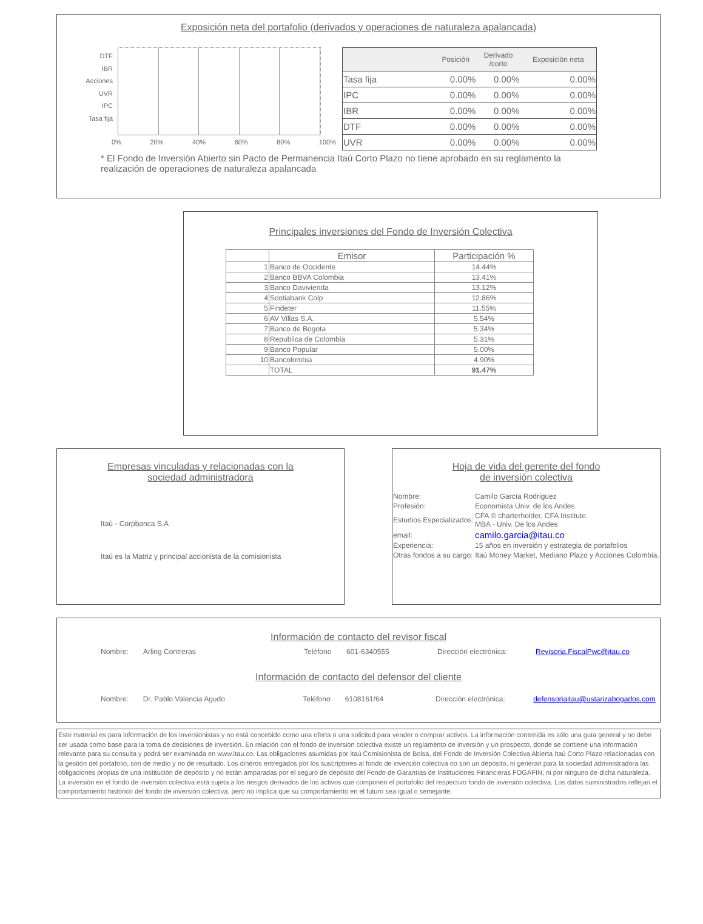Exposición neta del portafolio (derivados y operaciones de naturaleza apalancada)
DTF
IBR
Acciones
UVR
IPC
Tasa fija
0% 20% 40% 60% 80% 100%
| | Posición | Derivado /corto | Exposición neta |
| --- | --- | --- | --- |
| Tasa fija | 0.00% | 0.00% | 0.00% |
| IPC | 0.00% | 0.00% | 0.00% |
| IBR | 0.00% | 0.00% | 0.00% |
| DTF | 0.00% | 0.00% | 0.00% |
| UVR | 0.00% | 0.00% | 0.00% |
* El Fondo de Inversión Abierto sin Pacto de Permanencia Itaú Corto Plazo no tiene aprobado en su reglamento la realización de operaciones de naturaleza apalancada
Principales inversiones del Fondo de Inversión Colectiva
| | Emisor | Participación % |
| --- | --- | --- |
| 1 | Banco de Occidente | 14.44% |
| 2 | Banco BBVA Colombia | 13.41% |
| 3 | Banco Davivienda | 13.12% |
| 4 | Scotiabank Colp | 12.86% |
| 5 | Findeter | 11.55% |
| 6 | AV Villas S.A. | 5.54% |
| 7 | Banco de Bogota | 5.34% |
| 8 | Republica de Colombia | 5.31% |
| 9 | Banco Popular | 5.00% |
| 10 | Bancolombia | 4.90% |
| | TOTAL | 91.47% |
Empresas vinculadas y relacionadas con la
sociedad administradora
Itaú - Corpbanca S.A
Itaú es la Matriz y principal accionista de la comisionista
Hoja de vida del gerente del fondo
de inversión colectiva
| Nombre: | Camilo García Rodriguez |
| Profesión: | Economista Univ. de los Andes |
| Estudios Especializados: | CFA ® charterholder, CFA Institute. MBA - Univ. De los Andes |
| email: | camilo.garcia@itau.co |
| Experiencia: | 15 años en inversión y estrategia de portafolios |
| Otras fondos a su cargo: | Itaú Money Market, Mediano Plazo y Acciones Colombia. |
Información de contacto del revisor fiscal
Nombre: Arling Contreras Teléfono 601-6340555 Dirección electrónica: Revisoria.FiscalPwc@itau.co
Información de contacto del defensor del cliente
Nombre: Dr. Pablo Valencia Agudo Teléfono 6108161/64 Dirección electrónica: defensoriaitau@ustarizabogados.com
Este material es para información de los inversionistas y no está concebido como una oferta o una solicitud para vender o comprar activos. La información contenida es sólo una guía general y no debe ser usada como base para la toma de decisiones de inversión. En relación con el fondo de inversion colectiva existe un reglamento de inversión y un prospecto, donde se contiene una información relevante para su consulta y podrá ser examinada en www.itau.co. Las obligaciones asumidas por Itaú Comisionista de Bolsa, del Fondo de Inversión Colectiva Abierta Itaú Corto Plazo relacionadas con la gestión del portafolio, son de medio y no de resultado. Los dineros entregados por los suscriptores al fondo de inversión colectiva no son un depósito, ni generan para la sociedad administradora las obligaciones propias de una institución de depósito y no están amparadas por el seguro de depósito del Fondo de Garantías de Instituciones Financieras FOGAFIN, ni por ninguno de dicha naturaleza. La inversión en el fondo de inversión colectiva está sujeta a los riesgos derivados de los activos que componen el portafolio del respectivo fondo de inversión colectiva. Los datos suministrados reflejan el comportamiento histórico del fondo de inversión colectiva, pero no implica que su comportamiento en el futuro sea igual o semejante.